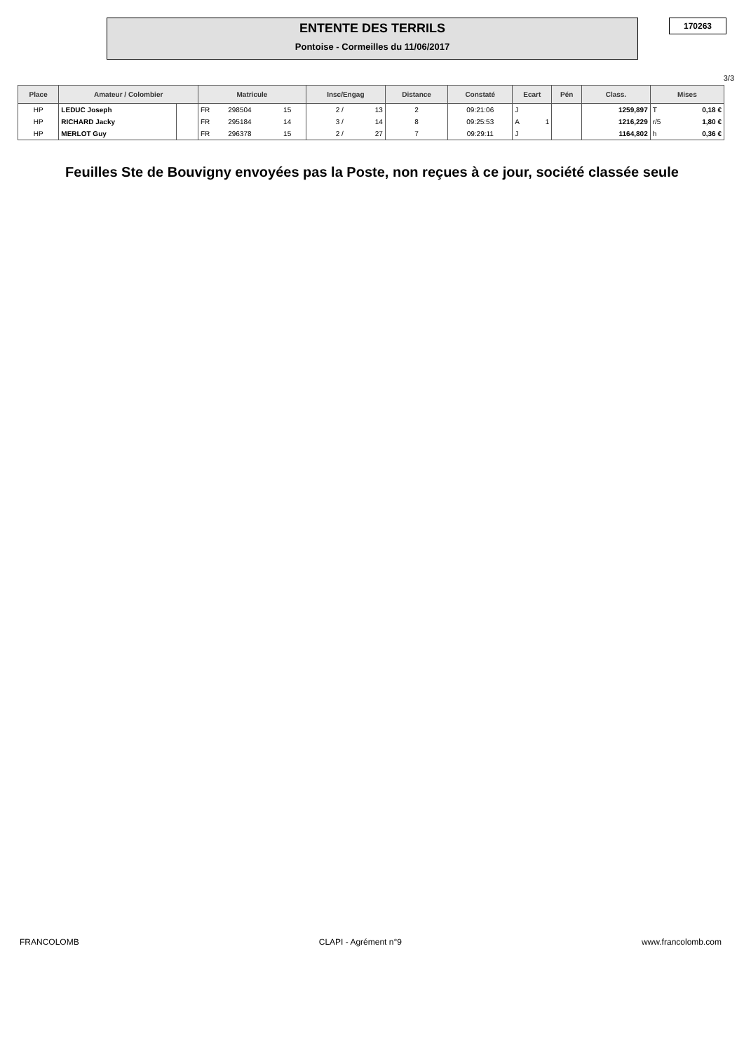ENTENTE DES TERRILS
Pontoise - Cormeilles du 11/06/2017
170263
3/3
| Place | Amateur / Colombier | | Matricule | | | Insc/Engag | | Distance | Constaté | Ecart | | Pén | Class. | Mises | |
| --- | --- | --- | --- | --- | --- | --- | --- | --- | --- | --- | --- | --- | --- | --- | --- |
| HP | LEDUC Joseph | | FR | 298504 | 15 | 2 / | 13 | 2 | 09:21:06 | J | | | 1259,897 | T | 0,18 € |
| HP | RICHARD Jacky | | FR | 295184 | 14 | 3 / | 14 | 8 | 09:25:53 | A | 1 | | 1216,229 | r/5 | 1,80 € |
| HP | MERLOT Guy | | FR | 296378 | 15 | 2 / | 27 | 7 | 09:29:11 | J | | | 1164,802 | h | 0,36 € |
Feuilles Ste de Bouvigny envoyées pas la Poste, non reçues à ce jour, société classée seule
FRANCOLOMB CLAPI - Agrément n°9 www.francolomb.com